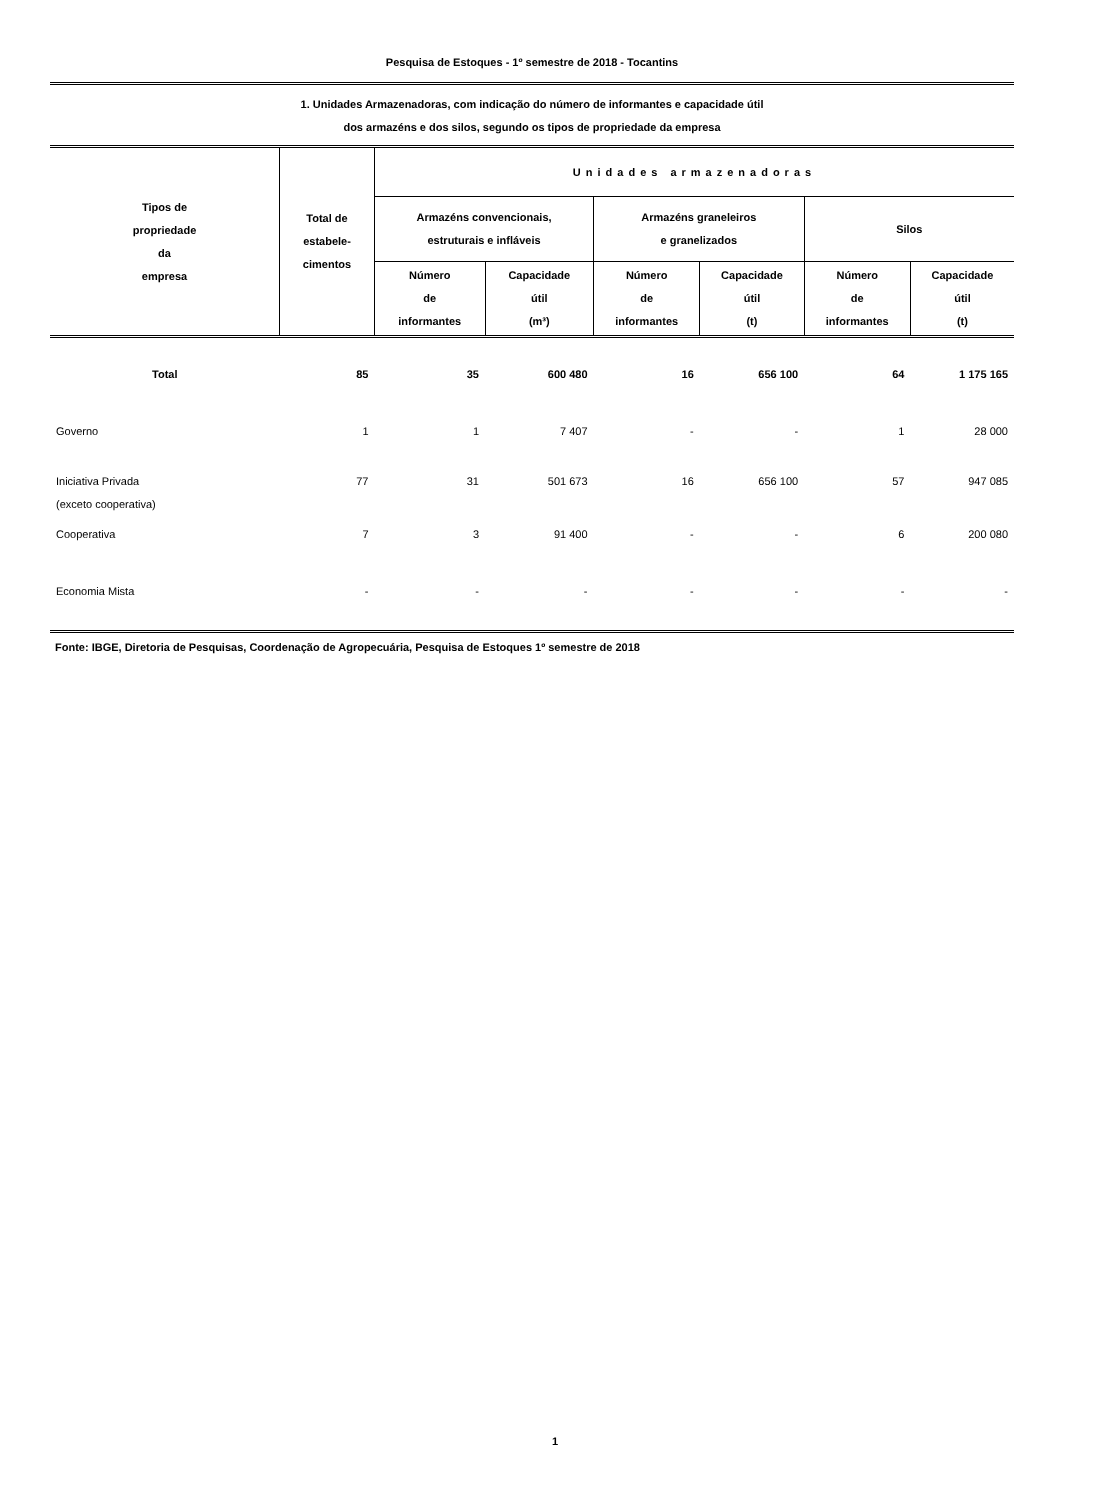Pesquisa de Estoques - 1º semestre de 2018 - Tocantins
1. Unidades Armazenadoras, com indicação do número de informantes e capacidade útil
dos armazéns e dos silos, segundo os tipos de propriedade da empresa
| Tipos de propriedade da empresa | Total de estabele- cimentos | Unidades armazenadoras | | | | | |
| --- | --- | --- | --- | --- | --- | --- | --- |
| | | Armazéns convencionais, estruturais e infláveis | | Armazéns graneleiros e granelizados | | Silos | |
| | | Número de informantes | Capacidade útil (m³) | Número de informantes | Capacidade útil (t) | Número de informantes | Capacidade útil (t) |
| Total | 85 | 35 | 600 480 | 16 | 656 100 | 64 | 1 175 165 |
| Governo | 1 | 1 | 7 407 | - | - | 1 | 28 000 |
| Iniciativa Privada (exceto cooperativa) | 77 | 31 | 501 673 | 16 | 656 100 | 57 | 947 085 |
| Cooperativa | 7 | 3 | 91 400 | - | - | 6 | 200 080 |
| Economia Mista | - | - | - | - | - | - | - |
Fonte: IBGE, Diretoria de Pesquisas, Coordenação de Agropecuária, Pesquisa de Estoques 1º semestre de 2018
1